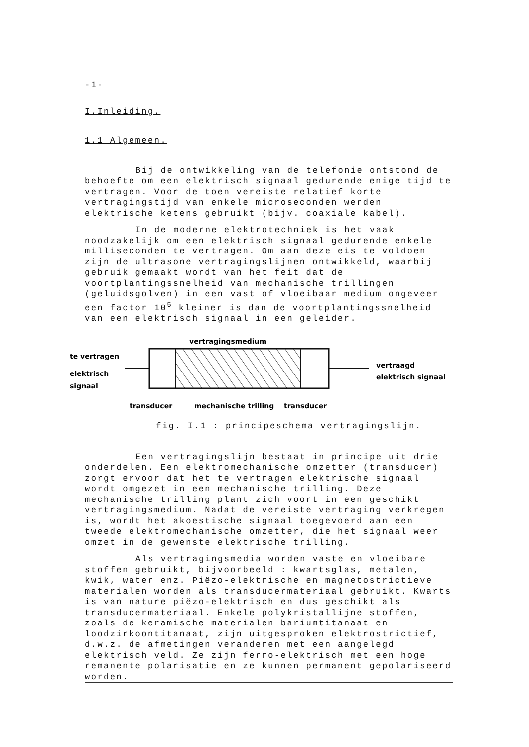-1-
I.Inleiding.
1.1 Algemeen.
Bij de ontwikkeling van de telefonie ontstond de behoefte om een elektrisch signaal gedurende enige tijd te vertragen. Voor de toen vereiste relatief korte vertragingstijd van enkele microseconden werden elektrische ketens gebruikt (bijv. coaxiale kabel).
In de moderne elektrotechniek is het vaak noodzakelijk om een elektrisch signaal gedurende enkele milliseconden te vertragen. Om aan deze eis te voldoen zijn de ultrasone vertragingslijnen ontwikkeld, waarbij gebruik gemaakt wordt van het feit dat de voortplantingssnelheid van mechanische trillingen (geluidsgolven) in een vast of vloeibaar medium ongeveer een factor 10<sup>5</sup> kleiner is dan de voortplantingssnelheid van een elektrisch signaal in een geleider.
vertragingsmedium
te vertragen
elektrisch
signaal
vertraagd
elektrisch signaal
transducer
mechanische trilling
transducer
fig. I.1 : principeschema vertragingslijn.
Een vertragingslijn bestaat in principe uit drie onderdelen. Een elektromechanische omzetter (transducer) zorgt ervoor dat het te vertragen elektrische signaal wordt omgezet in een mechanische trilling. Deze mechanische trilling plant zich voort in een geschikt vertragingsmedium. Nadat de vereiste vertraging verkregen is, wordt het akoestische signaal toegevoerd aan een tweede elektromechanische omzetter, die het signaal weer omzet in de gewenste elektrische trilling.
Als vertragingsmedia worden vaste en vloeibare stoffen gebruikt, bijvoorbeeld : kwartsglas, metalen, kwik, water enz. Piëzo-elektrische en magnetostrictieve materialen worden als transducermateriaal gebruikt. Kwarts is van nature piëzo-elektrisch en dus geschikt als transducermateriaal. Enkele polykristallijne stoffen, zoals de keramische materialen bariumtitanaat en loodzirkoontitanaat, zijn uitgesproken elektrostrictief, d.w.z. de afmetingen veranderen met een aangelegd elektrisch veld. Ze zijn ferro-elektrisch met een hoge remanente polarisatie en ze kunnen permanent gepolariseerd worden.